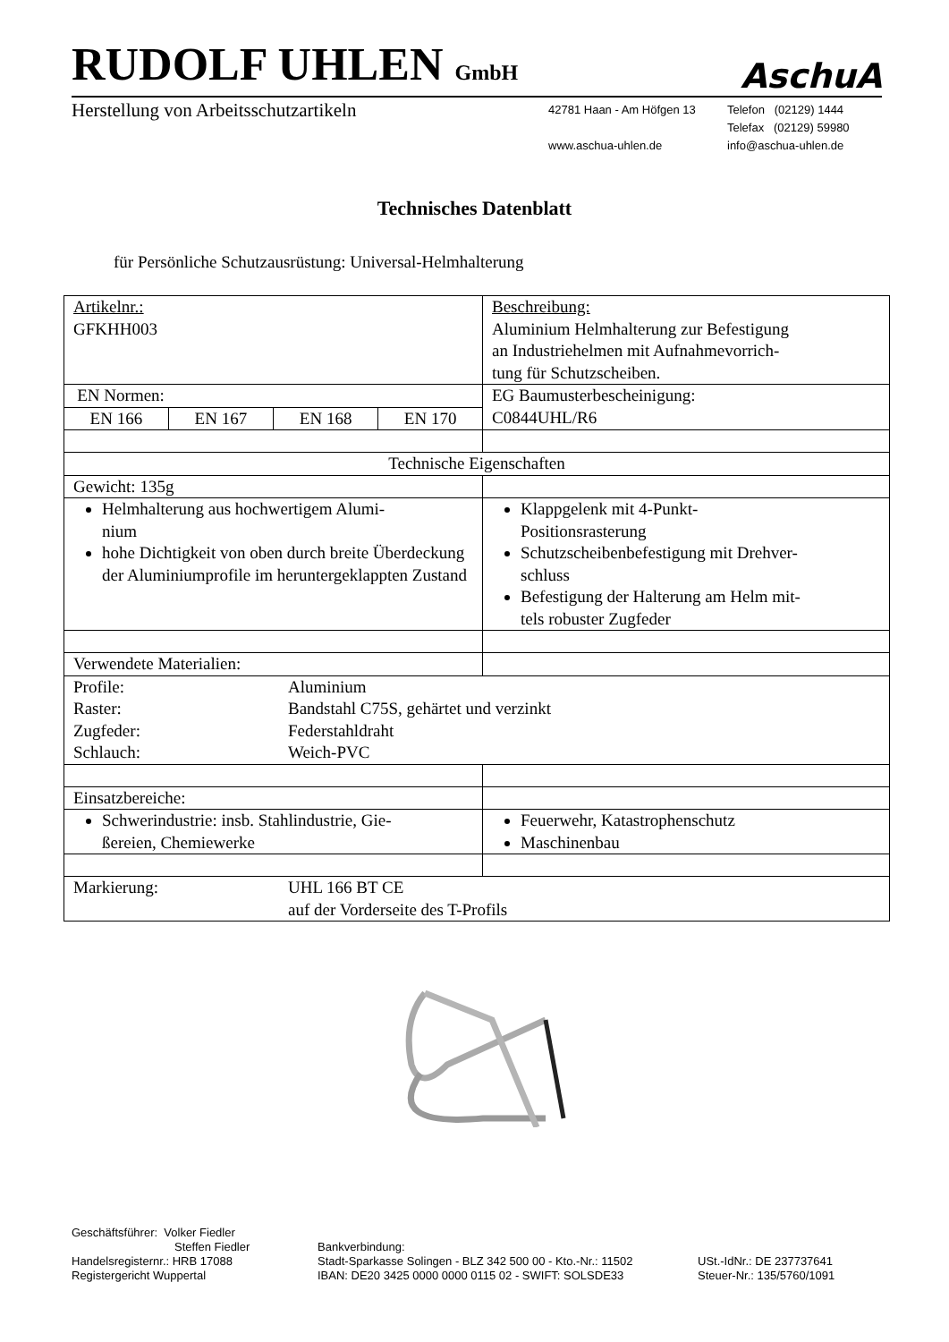RUDOLF UHLEN GmbH
AschuA
Herstellung von Arbeitsschutzartikeln
42781 Haan - Am Höfgen 13
www.aschua-uhlen.de
Telefon (02129) 1444
Telefax (02129) 59980
info@aschua-uhlen.de
Technisches Datenblatt
für Persönliche Schutzausrüstung: Universal-Helmhalterung
| Artikelnr.: GFKHH003 | Beschreibung: Aluminium Helmhalterung zur Befestigung an Industriehelmen mit Aufnahmevorrich- tung für Schutzscheiben. |
| EN Normen: / EN 166 / EN 167 / EN 168 / EN 170 / | EG Baumusterbescheinigung: C0844UHL/R6 |
| Technische Eigenschaften | |
| Gewicht: 135g | |
| Helmhalterung aus hochwertigem Alumi- nium hohe Dichtigkeit von oben durch breite Überdeckung der Aluminiumprofile im heruntergeklappten Zustand | Klappgelenk mit 4-Punkt- Positionsrasterung Schutzscheibenbefestigung mit Drehver- schluss Befestigung der Halterung am Helm mit- tels robuster Zugfeder |
| Verwendete Materialien: | |
| Profile: Aluminium Raster: Bandstahl C75S, gehärtet und verzinkt Zugfeder: Federstahldraht Schlauch: Weich-PVC | |
| Einsatzbereiche: | |
| Schwerindustrie: insb. Stahlindustrie, Gie- ßereien, Chemiewerke | Feuerwehr, Katastrophenschutz Maschinenbau |
| Markierung: UHL 166 BT CE auf der Vorderseite des T-Profils | |
Geschäftsführer: Volker Fiedler
Steffen Fiedler
Handelsregisternr.: HRB 17088
Registergericht Wuppertal
Bankverbindung:
Stadt-Sparkasse Solingen - BLZ 342 500 00 - Kto.-Nr.: 11502
IBAN: DE20 3425 0000 0000 0115 02 - SWIFT: SOLSDE33
USt.-IdNr.: DE 237737641
Steuer-Nr.: 135/5760/1091